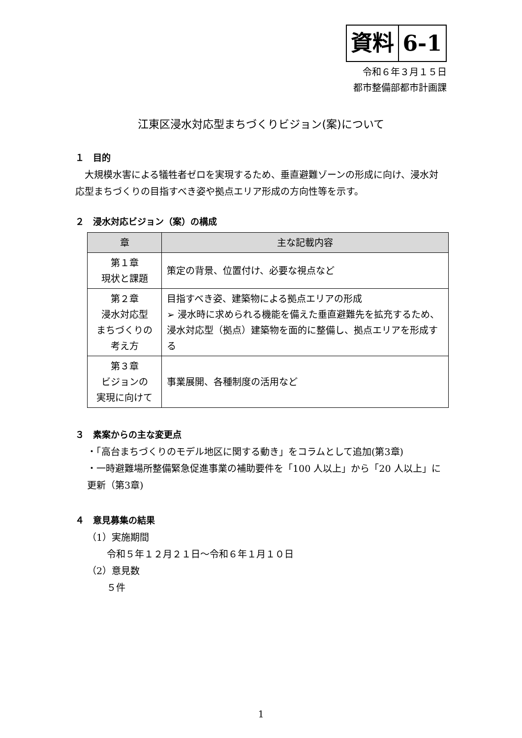資料 6-1
令和６年３月１５日
都市整備部都市計画課
江東区浸水対応型まちづくりビジョン(案)について
１　目的
　大規模水害による犠牲者ゼロを実現するため、垂直避難ゾーンの形成に向け、浸水対応型まちづくりの目指すべき姿や拠点エリア形成の方向性等を示す。
２　浸水対応ビジョン（案）の構成
| 章 | 主な記載内容 |
| --- | --- |
| 第１章 現状と課題 | 策定の背景、位置付け、必要な視点など |
| 第２章 浸水対応型 まちづくりの 考え方 | 目指すべき姿、建築物による拠点エリアの形成 ➢ 浸水時に求められる機能を備えた垂直避難先を拡充するため、浸水対応型（拠点）建築物を面的に整備し、拠点エリアを形成する |
| 第３章 ビジョンの 実現に向けて | 事業展開、各種制度の活用など |
３　素案からの主な変更点
・「高台まちづくりのモデル地区に関する動き」をコラムとして追加(第3章)
・一時避難場所整備緊急促進事業の補助要件を「100 人以上」から「20 人以上」に更新（第3章)
４　意見募集の結果
（1）実施期間
令和５年１２月２１日～令和６年１月１０日
（2）意見数
５件
1